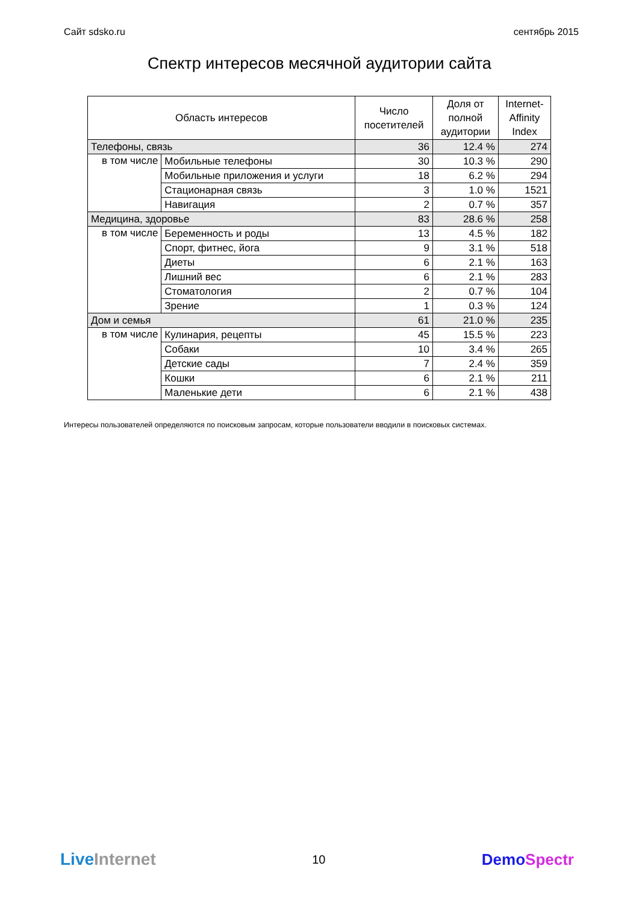Сайт sdsko.ru сентябрь 2015
Спектр интересов месячной аудитории сайта
| Область интересов | | Число посетителей | Доля от полной аудитории | Internet- Affinity Index |
| --- | --- | --- | --- | --- |
| Телефоны, связь | | 36 | 12.4 % | 274 |
| в том числе | Мобильные телефоны | 30 | 10.3 % | 290 |
| | Мобильные приложения и услуги | 18 | 6.2 % | 294 |
| | Стационарная связь | 3 | 1.0 % | 1521 |
| | Навигация | 2 | 0.7 % | 357 |
| Медицина, здоровье | | 83 | 28.6 % | 258 |
| в том числе | Беременность и роды | 13 | 4.5 % | 182 |
| | Спорт, фитнес, йога | 9 | 3.1 % | 518 |
| | Диеты | 6 | 2.1 % | 163 |
| | Лишний вес | 6 | 2.1 % | 283 |
| | Стоматология | 2 | 0.7 % | 104 |
| | Зрение | 1 | 0.3 % | 124 |
| Дом и семья | | 61 | 21.0 % | 235 |
| в том числе | Кулинария, рецепты | 45 | 15.5 % | 223 |
| | Собаки | 10 | 3.4 % | 265 |
| | Детские сады | 7 | 2.4 % | 359 |
| | Кошки | 6 | 2.1 % | 211 |
| | Маленькие дети | 6 | 2.1 % | 438 |
Интересы пользователей определяются по поисковым запросам, которые пользователи вводили в поисковых системах.
Live Internet 10 DemoSpectr